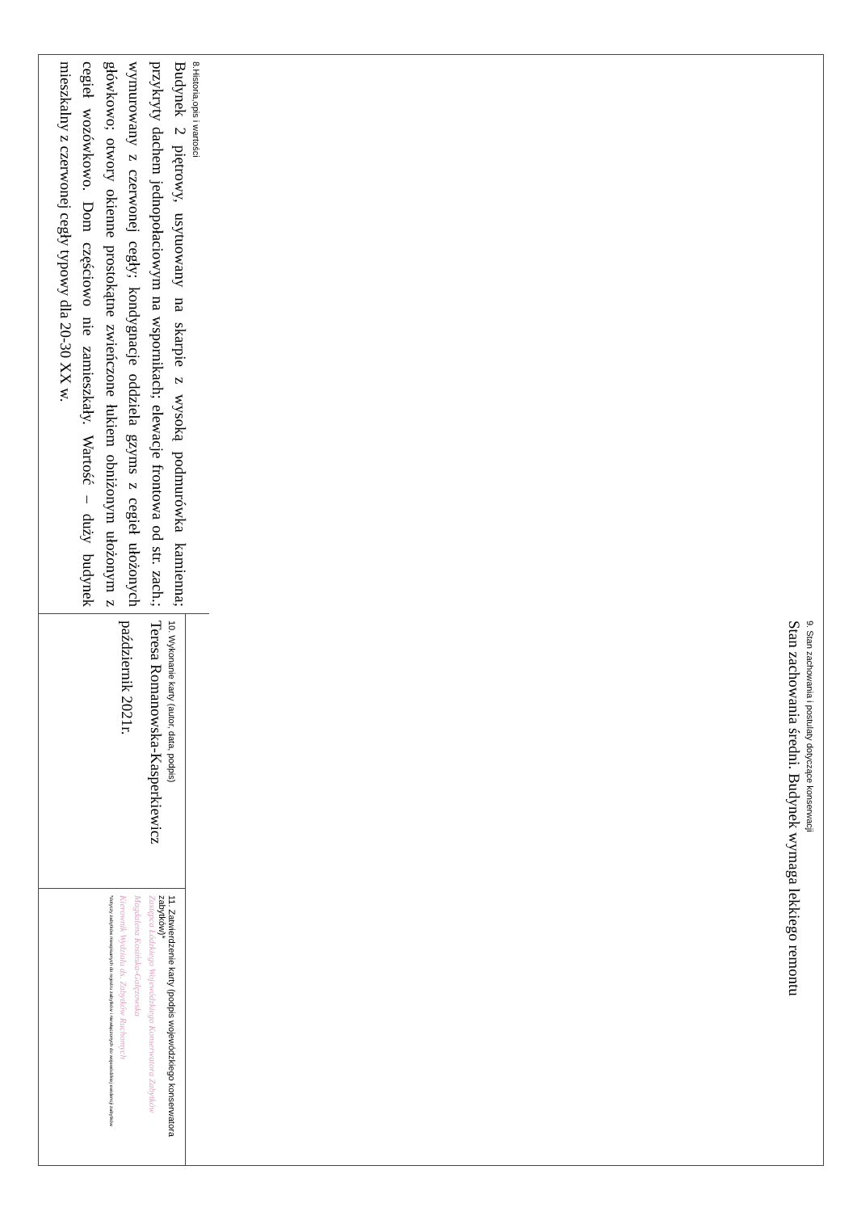8.Historia,opis i wartości
Budynek 2 piętrowy, usytuowany na skarpie z wysoką podmurówka kamienna; przykryty dachem jednopołaciowym na wspornikach; elewacje frontowa od str. zach.; wymurowany z czerwonej cegły; kondygnacje oddziela gzyms z cegieł ułożonych główkowo; otwory okienne prostokątne zwieńczone łukiem obniżonym ułożonym z cegieł wozówkowo. Dom częściowo nie zamieszkały. Wartość – duży budynek mieszkalny z czerwonej cegły typowy dla 20-30 XX w.
9. Stan zachowania i postulaty dotyczące konserwacji
Stan zachowania średni. Budynek wymaga lekkiego remontu
10. Wykonanie karty (autor, data, podpis)
Teresa Romanowska-Kasperkiewicz
październik 2021r.
11. Zatwierdzenie karty (podpis wojewódzkiego konserwatora zabytków)*
Zastępca Łódzkiego Wojewódzkiego Konserwatora Zabytków
Magdalena Kosińska-Gałęzowska
Kierownik Wydziału ds. Zabytków Ruchomych
*dotyczy zabytków niewpisanych do rejestru zabytków i niewłączonych do wojewódzkiej ewidencji zabytków